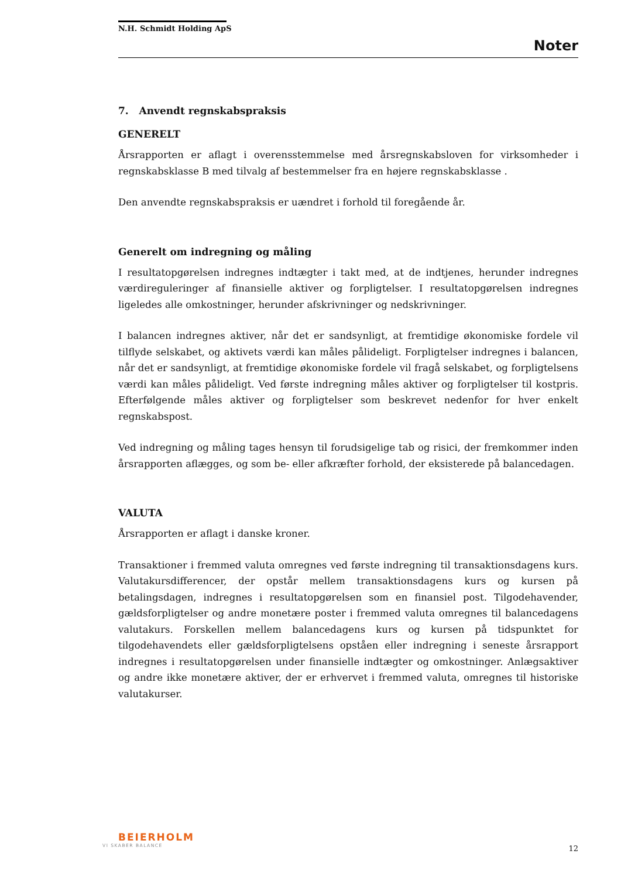N.H. Schmidt Holding ApS
Noter
7. Anvendt regnskabspraksis
GENERELT
Årsrapporten er aflagt i overensstemmelse med årsregnskabsloven for virksomheder i regnskabsklasse B med tilvalg af bestemmelser fra en højere regnskabsklasse .
Den anvendte regnskabspraksis er uændret i forhold til foregående år.
Generelt om indregning og måling
I resultatopgørelsen indregnes indtægter i takt med, at de indtjenes, herunder indregnes værdireguleringer af finansielle aktiver og forpligtelser. I resultatopgørelsen indregnes ligeledes alle omkostninger, herunder afskrivninger og nedskrivninger.
I balancen indregnes aktiver, når det er sandsynligt, at fremtidige økonomiske fordele vil tilflyde selskabet, og aktivets værdi kan måles pålideligt. Forpligtelser indregnes i balancen, når det er sandsynligt, at fremtidige økonomiske fordele vil fragå selskabet, og forpligtelsens værdi kan måles pålideligt. Ved første indregning måles aktiver og forpligtelser til kostpris. Efterfølgende måles aktiver og forpligtelser som beskrevet nedenfor for hver enkelt regnskabspost.
Ved indregning og måling tages hensyn til forudsigelige tab og risici, der fremkommer inden årsrapporten aflægges, og som be- eller afkræfter forhold, der eksisterede på balancedagen.
VALUTA
Årsrapporten er aflagt i danske kroner.
Transaktioner i fremmed valuta omregnes ved første indregning til transaktionsdagens kurs. Valutakursdifferencer, der opstår mellem transaktionsdagens kurs og kursen på betalingsdagen, indregnes i resultatopgørelsen som en finansiel post. Tilgodehavender, gældsforpligtelser og andre monetære poster i fremmed valuta omregnes til balancedagens valutakurs. Forskellen mellem balancedagens kurs og kursen på tidspunktet for tilgodehavendets eller gældsforpligtelsens opståen eller indregning i seneste årsrapport indregnes i resultatopgørelsen under finansielle indtægter og omkostninger. Anlægsaktiver og andre ikke monetære aktiver, der er erhvervet i fremmed valuta, omregnes til historiske valutakurser.
BEIERHOLM
VI SKABER BALANCE
12